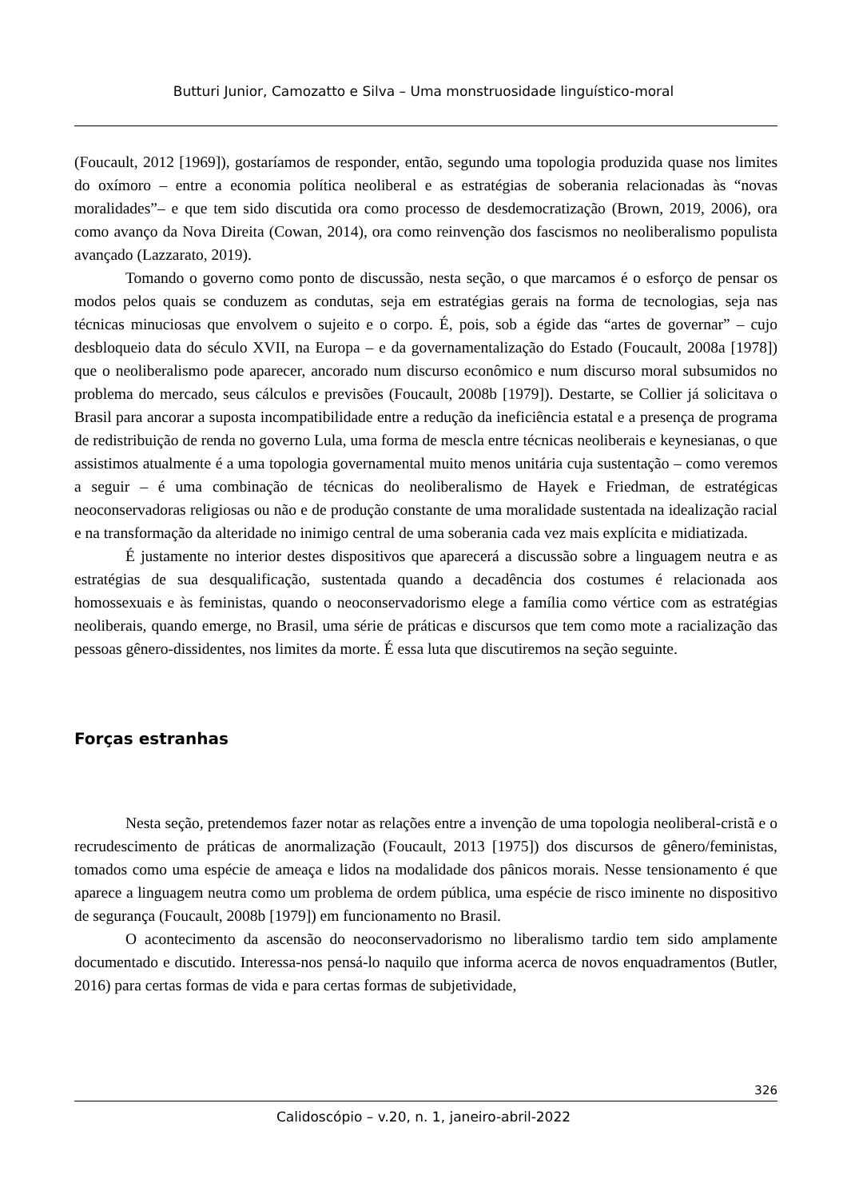Butturi Junior, Camozatto e Silva – Uma monstruosidade linguístico-moral
(Foucault, 2012 [1969]), gostaríamos de responder, então, segundo uma topologia produzida quase nos limites do oxímoro – entre a economia política neoliberal e as estratégias de soberania relacionadas às “novas moralidades”– e que tem sido discutida ora como processo de desdemocratização (Brown, 2019, 2006), ora como avanço da Nova Direita (Cowan, 2014), ora como reinvenção dos fascismos no neoliberalismo populista avançado (Lazzarato, 2019).
Tomando o governo como ponto de discussão, nesta seção, o que marcamos é o esforço de pensar os modos pelos quais se conduzem as condutas, seja em estratégias gerais na forma de tecnologias, seja nas técnicas minuciosas que envolvem o sujeito e o corpo. É, pois, sob a égide das “artes de governar” – cujo desbloqueio data do século XVII, na Europa – e da governamentalização do Estado (Foucault, 2008a [1978]) que o neoliberalismo pode aparecer, ancorado num discurso econômico e num discurso moral subsumidos no problema do mercado, seus cálculos e previsões (Foucault, 2008b [1979]). Destarte, se Collier já solicitava o Brasil para ancorar a suposta incompatibilidade entre a redução da ineficiência estatal e a presença de programa de redistribuição de renda no governo Lula, uma forma de mescla entre técnicas neoliberais e keynesianas, o que assistimos atualmente é a uma topologia governamental muito menos unitária cuja sustentação – como veremos a seguir – é uma combinação de técnicas do neoliberalismo de Hayek e Friedman, de estratégicas neoconservadoras religiosas ou não e de produção constante de uma moralidade sustentada na idealização racial e na transformação da alteridade no inimigo central de uma soberania cada vez mais explícita e midiatizada.
É justamente no interior destes dispositivos que aparecerá a discussão sobre a linguagem neutra e as estratégias de sua desqualificação, sustentada quando a decadência dos costumes é relacionada aos homossexuais e às feministas, quando o neoconservadorismo elege a família como vértice com as estratégias neoliberais, quando emerge, no Brasil, uma série de práticas e discursos que tem como mote a racialização das pessoas gênero-dissidentes, nos limites da morte. É essa luta que discutiremos na seção seguinte.
Forças estranhas
Nesta seção, pretendemos fazer notar as relações entre a invenção de uma topologia neoliberal-cristã e o recrudescimento de práticas de anormalização (Foucault, 2013 [1975]) dos discursos de gênero/feministas, tomados como uma espécie de ameaça e lidos na modalidade dos pânicos morais. Nesse tensionamento é que aparece a linguagem neutra como um problema de ordem pública, uma espécie de risco iminente no dispositivo de segurança (Foucault, 2008b [1979]) em funcionamento no Brasil.
O acontecimento da ascensão do neoconservadorismo no liberalismo tardio tem sido amplamente documentado e discutido. Interessa-nos pensá-lo naquilo que informa acerca de novos enquadramentos (Butler, 2016) para certas formas de vida e para certas formas de subjetividade,
326
Calidoscópio – v.20, n. 1, janeiro-abril-2022